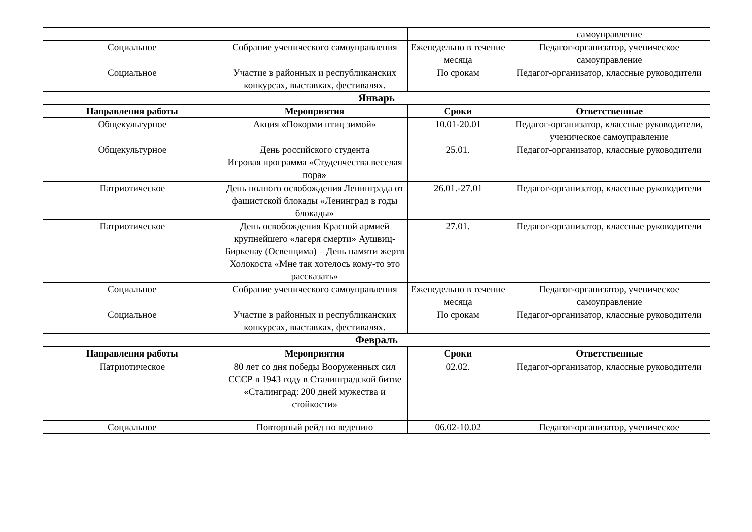| | | | самоуправление |
| Социальное | Собрание ученического самоуправления | Еженедельно в течение месяца | Педагог-организатор, ученическое самоуправление |
| Социальное | Участие в районных и республиканских конкурсах, выставках, фестивалях. | По срокам | Педагог-организатор, классные руководители |
| Январь | | | |
| Направления работы | Мероприятия | Сроки | Ответственные |
| Общекультурное | Акция «Покорми птиц зимой» | 10.01-20.01 | Педагог-организатор, классные руководители, ученическое самоуправление |
| Общекультурное | День российского студента Игровая программа «Студенчества веселая пора» | 25.01. | Педагог-организатор, классные руководители |
| Патриотическое | День полного освобождения Ленинграда от фашистской блокады «Ленинград в годы блокады» | 26.01.-27.01 | Педагог-организатор, классные руководители |
| Патриотическое | День освобождения Красной армией крупнейшего «лагеря смерти» Аушвиц-Биркенау (Освенцима) – День памяти жертв Холокоста «Мне так хотелось кому-то это рассказать» | 27.01. | Педагог-организатор, классные руководители |
| Социальное | Собрание ученического самоуправления | Еженедельно в течение месяца | Педагог-организатор, ученическое самоуправление |
| Социальное | Участие в районных и республиканских конкурсах, выставках, фестивалях. | По срокам | Педагог-организатор, классные руководители |
| Февраль | | | |
| Направления работы | Мероприятия | Сроки | Ответственные |
| Патриотическое | 80 лет со дня победы Вооруженных сил СССР в 1943 году в Сталинградской битве «Сталинград: 200 дней мужества и стойкости» | 02.02. | Педагог-организатор, классные руководители |
| Социальное | Повторный рейд по ведению | 06.02-10.02 | Педагог-организатор, ученическое |